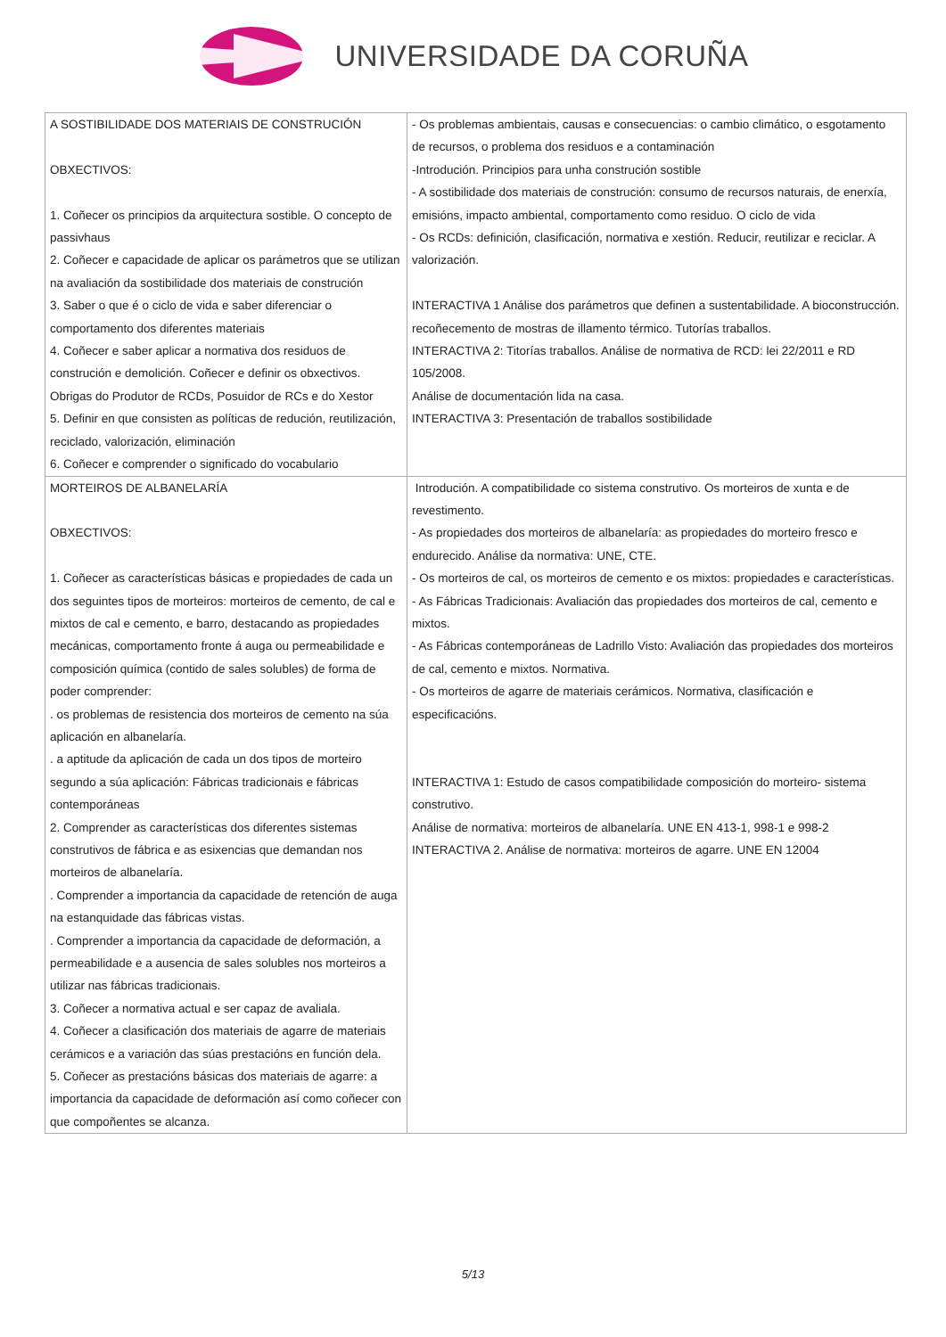UNIVERSIDADE DA CORUÑA
| A SOSTIBILIDADE DOS MATERIAIS DE CONSTRUCIÓN OBXECTIVOS: 1. Coñecer os principios da arquitectura sostible. O concepto de passivhaus 2. Coñecer e capacidade de aplicar os parámetros que se utilizan na avaliación da sostibilidade dos materiais de construción 3. Saber o que é o ciclo de vida e saber diferenciar o comportamento dos diferentes materiais 4. Coñecer e saber aplicar a normativa dos residuos de construción e demolición. Coñecer e definir os obxectivos. Obrigas do Produtor de RCDs, Posuidor de RCs e do Xestor 5. Definir en que consisten as políticas de redución, reutilización, reciclado, valorización, eliminación 6. Coñecer e comprender o significado do vocabulario | - Os problemas ambientais, causas e consecuencias: o cambio climático, o esgotamento de recursos, o problema dos residuos e a contaminación -Introdución. Principios para unha construción sostible - A sostibilidade dos materiais de construción: consumo de recursos naturais, de enerxía, emisións, impacto ambiental, comportamento como residuo. O ciclo de vida - Os RCDs: definición, clasificación, normativa e xestión. Reducir, reutilizar e reciclar. A valorización. INTERACTIVA 1 Análise dos parámetros que definen a sustentabilidade. A bioconstrucción. recoñecemento de mostras de illamento térmico. Tutorías traballos. INTERACTIVA 2: Titorías traballos. Análise de normativa de RCD: lei 22/2011 e RD 105/2008. Análise de documentación lida na casa. INTERACTIVA 3: Presentación de traballos sostibilidade |
| MORTEIROS DE ALBANELARÍA OBXECTIVOS: 1. Coñecer as características básicas e propiedades de cada un dos seguintes tipos de morteiros: morteiros de cemento, de cal e mixtos de cal e cemento, e barro, destacando as propiedades mecánicas, comportamento fronte á auga ou permeabilidade e composición química (contido de sales solubles) de forma de poder comprender: . os problemas de resistencia dos morteiros de cemento na súa aplicación en albanelaría. . a aptitude da aplicación de cada un dos tipos de morteiro segundo a súa aplicación: Fábricas tradicionais e fábricas contemporáneas 2. Comprender as características dos diferentes sistemas construtivos de fábrica e as esixencias que demandan nos morteiros de albanelaría. . Comprender a importancia da capacidade de retención de auga na estanquidade das fábricas vistas. . Comprender a importancia da capacidade de deformación, a permeabilidade e a ausencia de sales solubles nos morteiros a utilizar nas fábricas tradicionais. 3. Coñecer a normativa actual e ser capaz de avaliala. 4. Coñecer a clasificación dos materiais de agarre de materiais cerámicos e a variación das súas prestacións en función dela. 5. Coñecer as prestacións básicas dos materiais de agarre: a importancia da capacidade de deformación así como coñecer con que compoñentes se alcanza. | Introdución. A compatibilidade co sistema construtivo. Os morteiros de xunta e de revestimento. - As propiedades dos morteiros de albanelaría: as propiedades do morteiro fresco e endurecido. Análise da normativa: UNE, CTE. - Os morteiros de cal, os morteiros de cemento e os mixtos: propiedades e características. - As Fábricas Tradicionais: Avaliación das propiedades dos morteiros de cal, cemento e mixtos. - As Fábricas contemporáneas de Ladrillo Visto: Avaliación das propiedades dos morteiros de cal, cemento e mixtos. Normativa. - Os morteiros de agarre de materiais cerámicos. Normativa, clasificación e especificacións. INTERACTIVA 1: Estudo de casos compatibilidade composición do morteiro- sistema construtivo. Análise de normativa: morteiros de albanelaría. UNE EN 413-1, 998-1 e 998-2 INTERACTIVA 2. Análise de normativa: morteiros de agarre. UNE EN 12004 |
5/13